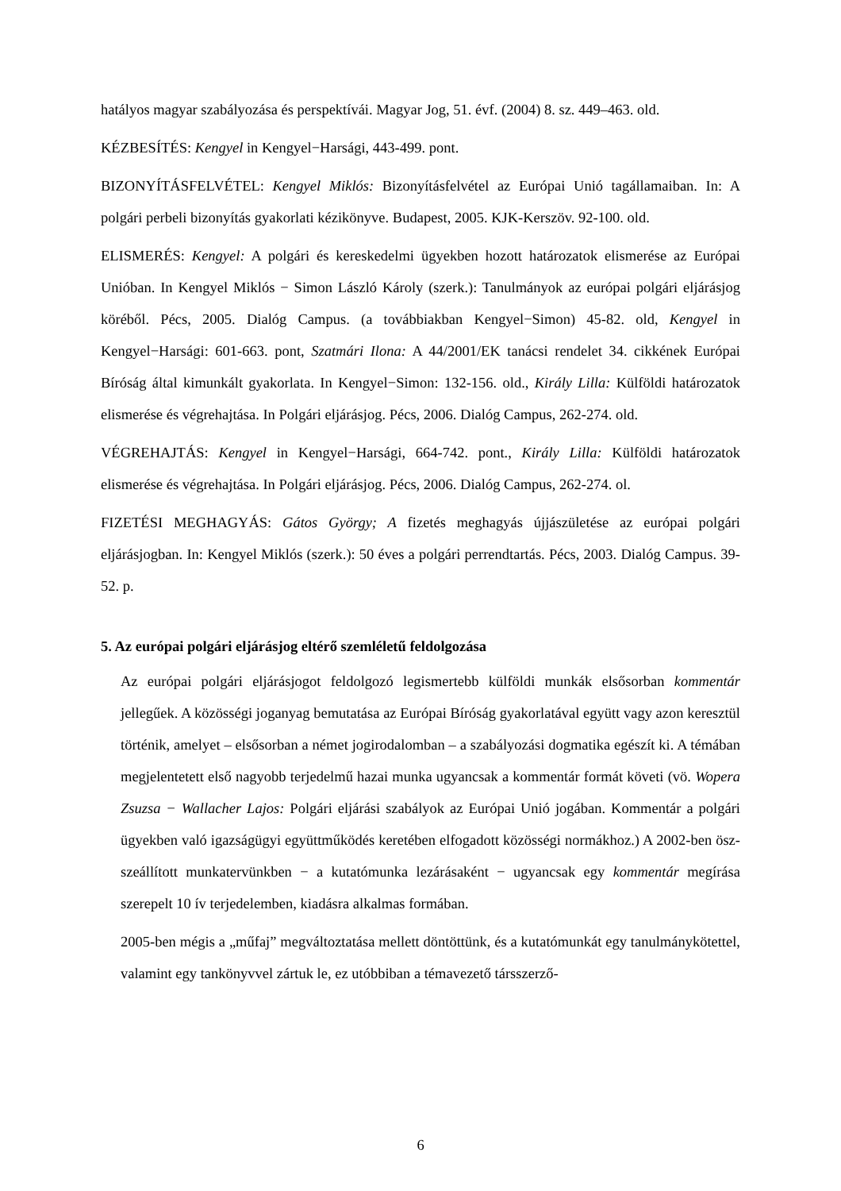hatályos magyar szabályozása és perspektívái. Magyar Jog, 51. évf. (2004) 8. sz. 449–463. old.
KÉZBESÍTÉS: Kengyel in Kengyel−Harsági, 443-499. pont.
BIZONYÍTÁSFELVÉTEL: Kengyel Miklós: Bizonyításfelvétel az Európai Unió tagállamai­ban. In: A polgári perbeli bizonyítás gyakorlati kézikönyve. Budapest, 2005. KJK-Kerszöv. 92-100. old.
ELISMERÉS: Kengyel: A polgári és kereskedelmi ügyekben hozott határozatok elismerése az Európai Unióban. In Kengyel Miklós − Simon László Károly (szerk.): Tanulmányok az euró­pai polgári eljárásjog köréből. Pécs, 2005. Dialóg Campus. (a továbbiakban Kengyel−Simon) 45-82. old, Kengyel in Kengyel−Harsági: 601-663. pont, Szatmári Ilona: A 44/2001/EK taná­csi rendelet 34. cikkének Európai Bíróság által kimunkált gyakorlata. In Kengyel−Simon: 132-156. old., Király Lilla: Külföldi határozatok elismerése és végrehajtása. In Polgári eljá­rásjog. Pécs, 2006. Dialóg Campus, 262-274. old.
VÉGREHAJTÁS: Kengyel in Kengyel−Harsági, 664-742. pont., Király Lilla: Külföldi hatá­rozatok elismerése és végrehajtása. In Polgári eljárásjog. Pécs, 2006. Dialóg Campus, 262-274. ol.
FIZETÉSI MEGHAGYÁS: Gátos György; A fizetés meghagyás újjászületése az európai pol­gári eljárásjogban. In: Kengyel Miklós (szerk.): 50 éves a polgári perrendtartás. Pécs, 2003. Dialóg Campus. 39-52. p.
5. Az európai polgári eljárásjog eltérő szemléletű feldolgozása
Az európai polgári eljárásjogot feldolgozó legismertebb külföldi munkák elsősorban kom­mentár jellegűek. A közösségi joganyag bemutatása az Európai Bíróság gyakorlatával együtt vagy azon keresztül történik, amelyet – elsősorban a német jogirodalomban – a sza­bályozási dogmatika egészít ki. A témában megjelentetett első nagyobb terjedelmű hazai munka ugyancsak a kommentár formát követi (vö. Wopera Zsuzsa − Wallacher Lajos: Polgári eljárási szabályok az Európai Unió jogában. Kommentár a polgári ügyekben való igazságügyi együttműködés keretében elfogadott közösségi normákhoz.) A 2002-ben ösz­szeállított munkatervünkben − a kutatómunka lezárásaként − ugyancsak egy kommentár megírása szerepelt 10 ív terjedelemben, kiadásra alkalmas formában.
2005-ben mégis a „műfaj” megváltoztatása mellett döntöttünk, és a kutatómunkát egy ta­nulmánykötettel, valamint egy tankönyvvel zártuk le, ez utóbbiban a témavezető társszerző-
6